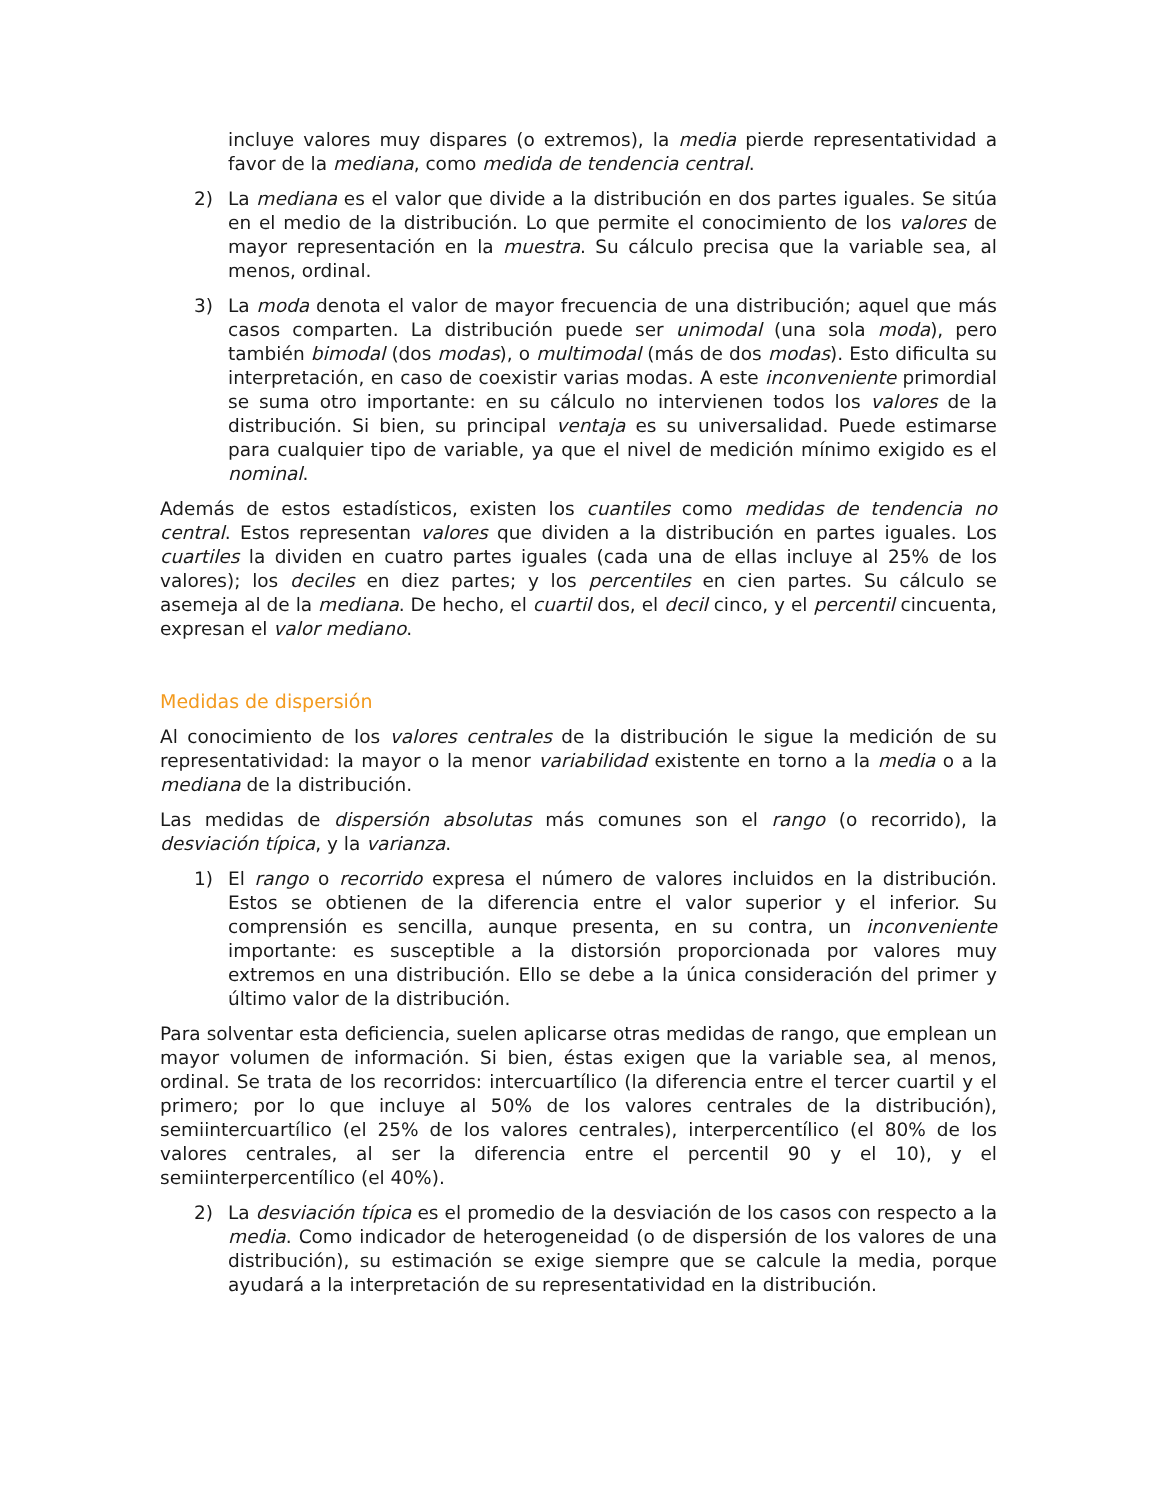incluye valores muy dispares (o extremos), la media pierde representatividad a favor de la mediana, como medida de tendencia central.
2) La mediana es el valor que divide a la distribución en dos partes iguales. Se sitúa en el medio de la distribución. Lo que permite el conocimiento de los valores de mayor representación en la muestra. Su cálculo precisa que la variable sea, al menos, ordinal.
3) La moda denota el valor de mayor frecuencia de una distribución; aquel que más casos comparten. La distribución puede ser unimodal (una sola moda), pero también bimodal (dos modas), o multimodal (más de dos modas). Esto dificulta su interpretación, en caso de coexistir varias modas. A este inconveniente primordial se suma otro importante: en su cálculo no intervienen todos los valores de la distribución. Si bien, su principal ventaja es su universalidad. Puede estimarse para cualquier tipo de variable, ya que el nivel de medición mínimo exigido es el nominal.
Además de estos estadísticos, existen los cuantiles como medidas de tendencia no central. Estos representan valores que dividen a la distribución en partes iguales. Los cuartiles la dividen en cuatro partes iguales (cada una de ellas incluye al 25% de los valores); los deciles en diez partes; y los percentiles en cien partes. Su cálculo se asemeja al de la mediana. De hecho, el cuartil dos, el decil cinco, y el percentil cincuenta, expresan el valor mediano.
Medidas de dispersión
Al conocimiento de los valores centrales de la distribución le sigue la medición de su representatividad: la mayor o la menor variabilidad existente en torno a la media o a la mediana de la distribución.
Las medidas de dispersión absolutas más comunes son el rango (o recorrido), la desviación típica, y la varianza.
1) El rango o recorrido expresa el número de valores incluidos en la distribución. Estos se obtienen de la diferencia entre el valor superior y el inferior. Su comprensión es sencilla, aunque presenta, en su contra, un inconveniente importante: es susceptible a la distorsión proporcionada por valores muy extremos en una distribución. Ello se debe a la única consideración del primer y último valor de la distribución.
Para solventar esta deficiencia, suelen aplicarse otras medidas de rango, que emplean un mayor volumen de información. Si bien, éstas exigen que la variable sea, al menos, ordinal. Se trata de los recorridos: intercuartílico (la diferencia entre el tercer cuartil y el primero; por lo que incluye al 50% de los valores centrales de la distribución), semiintercuartílico (el 25% de los valores centrales), interpercentílico (el 80% de los valores centrales, al ser la diferencia entre el percentil 90 y el 10), y el semiinterpercentílico (el 40%).
2) La desviación típica es el promedio de la desviación de los casos con respecto a la media. Como indicador de heterogeneidad (o de dispersión de los valores de una distribución), su estimación se exige siempre que se calcule la media, porque ayudará a la interpretación de su representatividad en la distribución.